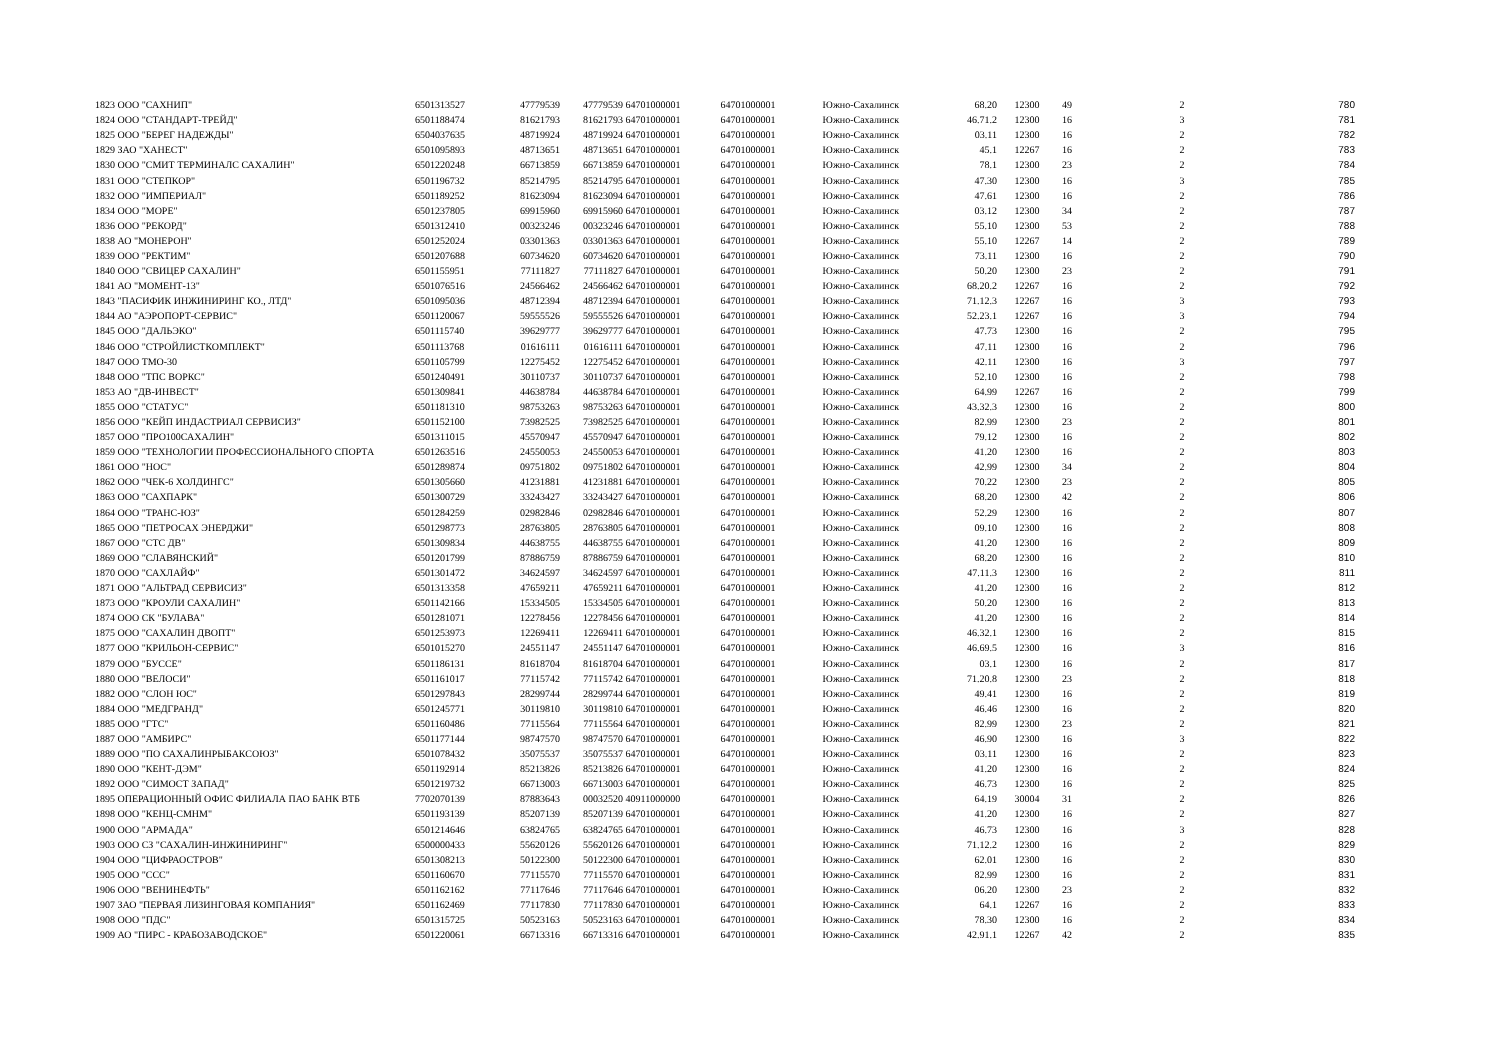| 1823 ООО "САХНИП" | 6501313527 | 47779539 | 47779539 | 64701000001 | 64701000001 | Южно-Сахалинск | 68.20 | 12300 | 49 | 2 | 780 |
| 1824 ООО "СТАНДАРТ-ТРЕЙД" | 6501188474 | 81621793 | 81621793 | 64701000001 | 64701000001 | Южно-Сахалинск | 46.71.2 | 12300 | 16 | 3 | 781 |
| 1825 ООО "БЕРЕГ НАДЕЖДЫ" | 6504037635 | 48719924 | 48719924 | 64701000001 | 64701000001 | Южно-Сахалинск | 03.11 | 12300 | 16 | 2 | 782 |
| 1829 ЗАО "ХАНЕСТ" | 6501095893 | 48713651 | 48713651 | 64701000001 | 64701000001 | Южно-Сахалинск | 45.1 | 12267 | 16 | 2 | 783 |
| 1830 ООО "СМИТ ТЕРМИНАЛС САХАЛИН" | 6501220248 | 66713859 | 66713859 | 64701000001 | 64701000001 | Южно-Сахалинск | 78.1 | 12300 | 23 | 2 | 784 |
| 1831 ООО "СТЕПКОР" | 6501196732 | 85214795 | 85214795 | 64701000001 | 64701000001 | Южно-Сахалинск | 47.30 | 12300 | 16 | 3 | 785 |
| 1832 ООО "ИМПЕРИАЛ" | 6501189252 | 81623094 | 81623094 | 64701000001 | 64701000001 | Южно-Сахалинск | 47.61 | 12300 | 16 | 2 | 786 |
| 1834 ООО "МОРЕ" | 6501237805 | 69915960 | 69915960 | 64701000001 | 64701000001 | Южно-Сахалинск | 03.12 | 12300 | 34 | 2 | 787 |
| 1836 ООО "РЕКОРД" | 6501312410 | 00323246 | 00323246 | 64701000001 | 64701000001 | Южно-Сахалинск | 55.10 | 12300 | 53 | 2 | 788 |
| 1838 АО "МОНЕРОН" | 6501252024 | 03301363 | 03301363 | 64701000001 | 64701000001 | Южно-Сахалинск | 55.10 | 12267 | 14 | 2 | 789 |
| 1839 ООО "РЕКТИМ" | 6501207688 | 60734620 | 60734620 | 64701000001 | 64701000001 | Южно-Сахалинск | 73.11 | 12300 | 16 | 2 | 790 |
| 1840 ООО "СВИЦЕР САХАЛИН" | 6501155951 | 77111827 | 77111827 | 64701000001 | 64701000001 | Южно-Сахалинск | 50.20 | 12300 | 23 | 2 | 791 |
| 1841 АО "МОМЕНТ-13" | 6501076516 | 24566462 | 24566462 | 64701000001 | 64701000001 | Южно-Сахалинск | 68.20.2 | 12267 | 16 | 2 | 792 |
| 1843 "ПАСИФИК ИНЖИНИРИНГ КО., ЛТД" | 6501095036 | 48712394 | 48712394 | 64701000001 | 64701000001 | Южно-Сахалинск | 71.12.3 | 12267 | 16 | 3 | 793 |
| 1844 АО "АЭРОПОРТ-СЕРВИС" | 6501120067 | 59555526 | 59555526 | 64701000001 | 64701000001 | Южно-Сахалинск | 52.23.1 | 12267 | 16 | 3 | 794 |
| 1845 ООО "ДАЛЬЭКО" | 6501115740 | 39629777 | 39629777 | 64701000001 | 64701000001 | Южно-Сахалинск | 47.73 | 12300 | 16 | 2 | 795 |
| 1846 ООО "СТРОЙЛИСТКОМПЛЕКТ" | 6501113768 | 01616111 | 01616111 | 64701000001 | 64701000001 | Южно-Сахалинск | 47.11 | 12300 | 16 | 2 | 796 |
| 1847 ООО ТМО-30 | 6501105799 | 12275452 | 12275452 | 64701000001 | 64701000001 | Южно-Сахалинск | 42.11 | 12300 | 16 | 3 | 797 |
| 1848 ООО "ТПС ВОРКС" | 6501240491 | 30110737 | 30110737 | 64701000001 | 64701000001 | Южно-Сахалинск | 52.10 | 12300 | 16 | 2 | 798 |
| 1853 АО "ДВ-ИНВЕСТ" | 6501309841 | 44638784 | 44638784 | 64701000001 | 64701000001 | Южно-Сахалинск | 64.99 | 12267 | 16 | 2 | 799 |
| 1855 ООО "СТАТУС" | 6501181310 | 98753263 | 98753263 | 64701000001 | 64701000001 | Южно-Сахалинск | 43.32.3 | 12300 | 16 | 2 | 800 |
| 1856 ООО "КЕЙП ИНДАСТРИАЛ СЕРВИСИЗ" | 6501152100 | 73982525 | 73982525 | 64701000001 | 64701000001 | Южно-Сахалинск | 82.99 | 12300 | 23 | 2 | 801 |
| 1857 ООО "ПРО100САХАЛИН" | 6501311015 | 45570947 | 45570947 | 64701000001 | 64701000001 | Южно-Сахалинск | 79.12 | 12300 | 16 | 2 | 802 |
| 1859 ООО "ТЕХНОЛОГИИ ПРОФЕССИОНАЛЬНОГО СПОРТА | 6501263516 | 24550053 | 24550053 | 64701000001 | 64701000001 | Южно-Сахалинск | 41.20 | 12300 | 16 | 2 | 803 |
| 1861 ООО "НОС" | 6501289874 | 09751802 | 09751802 | 64701000001 | 64701000001 | Южно-Сахалинск | 42.99 | 12300 | 34 | 2 | 804 |
| 1862 ООО "ЧЕК-6 ХОЛДИНГС" | 6501305660 | 41231881 | 41231881 | 64701000001 | 64701000001 | Южно-Сахалинск | 70.22 | 12300 | 23 | 2 | 805 |
| 1863 ООО "САХПАРК" | 6501300729 | 33243427 | 33243427 | 64701000001 | 64701000001 | Южно-Сахалинск | 68.20 | 12300 | 42 | 2 | 806 |
| 1864 ООО "ТРАНС-ЮЗ" | 6501284259 | 02982846 | 02982846 | 64701000001 | 64701000001 | Южно-Сахалинск | 52.29 | 12300 | 16 | 2 | 807 |
| 1865 ООО "ПЕТРОСАХ ЭНЕРДЖИ" | 6501298773 | 28763805 | 28763805 | 64701000001 | 64701000001 | Южно-Сахалинск | 09.10 | 12300 | 16 | 2 | 808 |
| 1867 ООО "СТС ДВ" | 6501309834 | 44638755 | 44638755 | 64701000001 | 64701000001 | Южно-Сахалинск | 41.20 | 12300 | 16 | 2 | 809 |
| 1869 ООО "СЛАВЯНСКИЙ" | 6501201799 | 87886759 | 87886759 | 64701000001 | 64701000001 | Южно-Сахалинск | 68.20 | 12300 | 16 | 2 | 810 |
| 1870 ООО "САХЛАЙФ" | 6501301472 | 34624597 | 34624597 | 64701000001 | 64701000001 | Южно-Сахалинск | 47.11.3 | 12300 | 16 | 2 | 811 |
| 1871 ООО "АЛЬТРАД СЕРВИСИЗ" | 6501313358 | 47659211 | 47659211 | 64701000001 | 64701000001 | Южно-Сахалинск | 41.20 | 12300 | 16 | 2 | 812 |
| 1873 ООО "КРОУЛИ САХАЛИН" | 6501142166 | 15334505 | 15334505 | 64701000001 | 64701000001 | Южно-Сахалинск | 50.20 | 12300 | 16 | 2 | 813 |
| 1874 ООО СК "БУЛАВА" | 6501281071 | 12278456 | 12278456 | 64701000001 | 64701000001 | Южно-Сахалинск | 41.20 | 12300 | 16 | 2 | 814 |
| 1875 ООО "САХАЛИН ДВОПТ" | 6501253973 | 12269411 | 12269411 | 64701000001 | 64701000001 | Южно-Сахалинск | 46.32.1 | 12300 | 16 | 2 | 815 |
| 1877 ООО "КРИЛЬОН-СЕРВИС" | 6501015270 | 24551147 | 24551147 | 64701000001 | 64701000001 | Южно-Сахалинск | 46.69.5 | 12300 | 16 | 3 | 816 |
| 1879 ООО "БУССЕ" | 6501186131 | 81618704 | 81618704 | 64701000001 | 64701000001 | Южно-Сахалинск | 03.1 | 12300 | 16 | 2 | 817 |
| 1880 ООО "ВЕЛОСИ" | 6501161017 | 77115742 | 77115742 | 64701000001 | 64701000001 | Южно-Сахалинск | 71.20.8 | 12300 | 23 | 2 | 818 |
| 1882 ООО "СЛОН ЮС" | 6501297843 | 28299744 | 28299744 | 64701000001 | 64701000001 | Южно-Сахалинск | 49.41 | 12300 | 16 | 2 | 819 |
| 1884 ООО "МЕДГРАНД" | 6501245771 | 30119810 | 30119810 | 64701000001 | 64701000001 | Южно-Сахалинск | 46.46 | 12300 | 16 | 2 | 820 |
| 1885 ООО "ГТС" | 6501160486 | 77115564 | 77115564 | 64701000001 | 64701000001 | Южно-Сахалинск | 82.99 | 12300 | 23 | 2 | 821 |
| 1887 ООО "АМБИРС" | 6501177144 | 98747570 | 98747570 | 64701000001 | 64701000001 | Южно-Сахалинск | 46.90 | 12300 | 16 | 3 | 822 |
| 1889 ООО "ПО САХАЛИНРЫБАКСОЮЗ" | 6501078432 | 35075537 | 35075537 | 64701000001 | 64701000001 | Южно-Сахалинск | 03.11 | 12300 | 16 | 2 | 823 |
| 1890 ООО "КЕНТ-ДЭМ" | 6501192914 | 85213826 | 85213826 | 64701000001 | 64701000001 | Южно-Сахалинск | 41.20 | 12300 | 16 | 2 | 824 |
| 1892 ООО "СИМОСТ ЗАПАД" | 6501219732 | 66713003 | 66713003 | 64701000001 | 64701000001 | Южно-Сахалинск | 46.73 | 12300 | 16 | 2 | 825 |
| 1895 ОПЕРАЦИОННЫЙ ОФИС ФИЛИАЛА ПАО БАНК ВТБ | 7702070139 | 87883643 | 00032520 | 40911000000 | 64701000001 | Южно-Сахалинск | 64.19 | 30004 | 31 | 2 | 826 |
| 1898 ООО "КЕНЦ-СМНМ" | 6501193139 | 85207139 | 85207139 | 64701000001 | 64701000001 | Южно-Сахалинск | 41.20 | 12300 | 16 | 2 | 827 |
| 1900 ООО "АРМАДА" | 6501214646 | 63824765 | 63824765 | 64701000001 | 64701000001 | Южно-Сахалинск | 46.73 | 12300 | 16 | 3 | 828 |
| 1903 ООО СЗ "САХАЛИН-ИНЖИНИРИНГ" | 6500000433 | 55620126 | 55620126 | 64701000001 | 64701000001 | Южно-Сахалинск | 71.12.2 | 12300 | 16 | 2 | 829 |
| 1904 ООО "ЦИФРАОСТРОВ" | 6501308213 | 50122300 | 50122300 | 64701000001 | 64701000001 | Южно-Сахалинск | 62.01 | 12300 | 16 | 2 | 830 |
| 1905 ООО "ССС" | 6501160670 | 77115570 | 77115570 | 64701000001 | 64701000001 | Южно-Сахалинск | 82.99 | 12300 | 16 | 2 | 831 |
| 1906 ООО "ВЕНИНЕФТЬ" | 6501162162 | 77117646 | 77117646 | 64701000001 | 64701000001 | Южно-Сахалинск | 06.20 | 12300 | 23 | 2 | 832 |
| 1907 ЗАО "ПЕРВАЯ ЛИЗИНГОВАЯ КОМПАНИЯ" | 6501162469 | 77117830 | 77117830 | 64701000001 | 64701000001 | Южно-Сахалинск | 64.1 | 12267 | 16 | 2 | 833 |
| 1908 ООО "ПДС" | 6501315725 | 50523163 | 50523163 | 64701000001 | 64701000001 | Южно-Сахалинск | 78.30 | 12300 | 16 | 2 | 834 |
| 1909 АО "ПИРС - КРАБОЗАВОДСКОЕ" | 6501220061 | 66713316 | 66713316 | 64701000001 | 64701000001 | Южно-Сахалинск | 42.91.1 | 12267 | 42 | 2 | 835 |